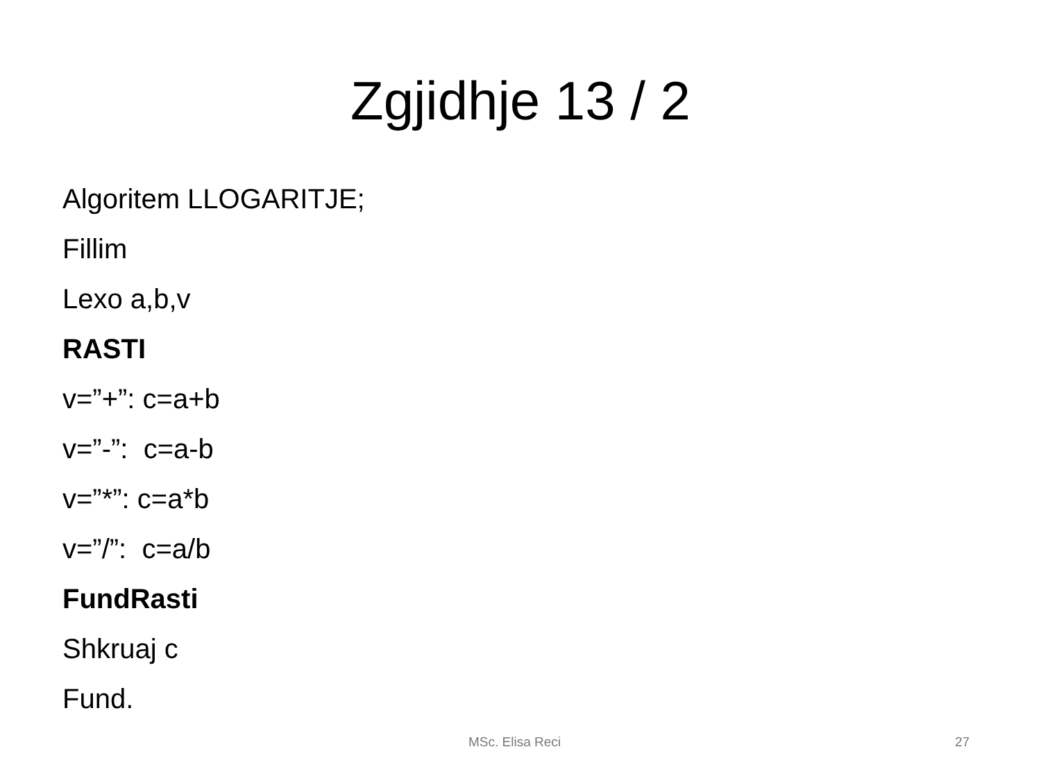Zgjidhje 13 / 2
Algoritem LLOGARITJE;
Fillim
Lexo a,b,v
RASTI
v=”+”: c=a+b
v=”-”: c=a-b
v=”*”: c=a*b
v=”/”: c=a/b
FundRasti
Shkruaj c
Fund.
MSc. Elisa Reci 27